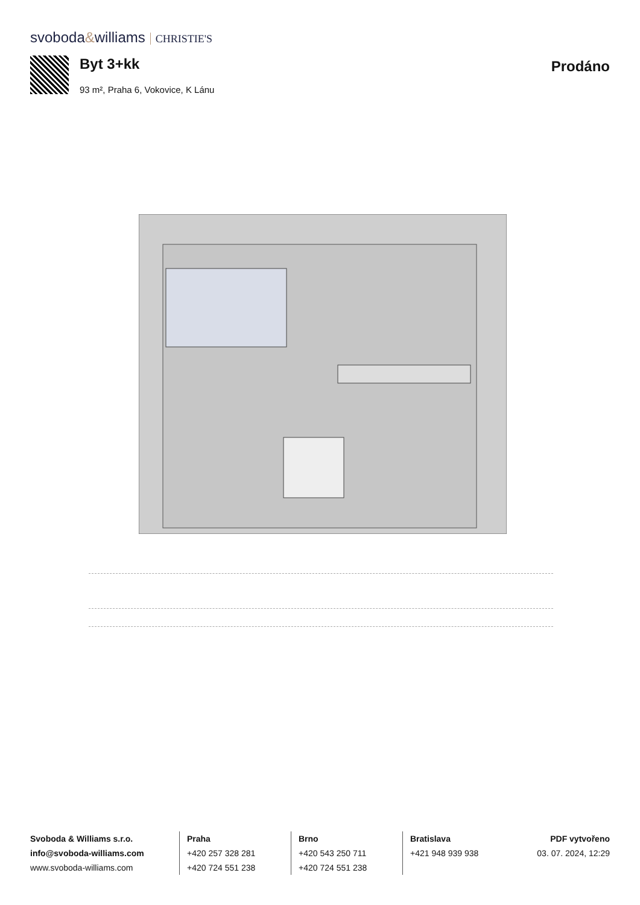svoboda&williams CHRISTIE'S
Byt 3+kk
93 m², Praha 6, Vokovice, K Lánu
Prodáno
Svoboda & Williams s.r.o.
info@svoboda-williams.com
www.svoboda-williams.com
Praha
+420 257 328 281
+420 724 551 238
Brno
+420 543 250 711
+420 724 551 238
Bratislava
+421 948 939 938
PDF vytvořeno
03. 07. 2024, 12:29